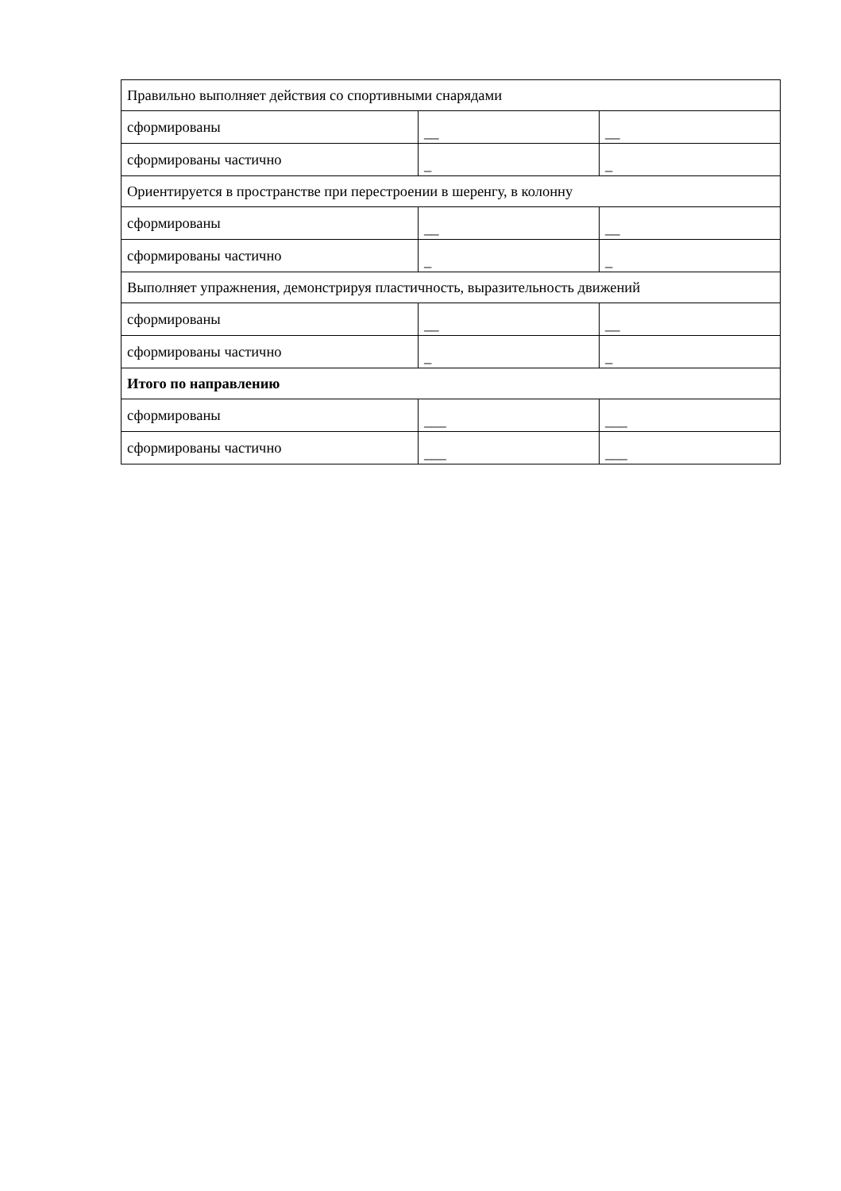| Правильно выполняет действия со спортивными снарядами | | |
| сформированы | __ | __ |
| сформированы частично | _ | _ |
| Ориентируется в пространстве при перестроении в шеренгу, в колонну | | |
| сформированы | __ | __ |
| сформированы частично | _ | _ |
| Выполняет упражнения, демонстрируя пластичность, выразительность движений | | |
| сформированы | __ | __ |
| сформированы частично | _ | _ |
| Итого по направлению | | |
| сформированы | ___ | ___ |
| сформированы частично | ___ | ___ |